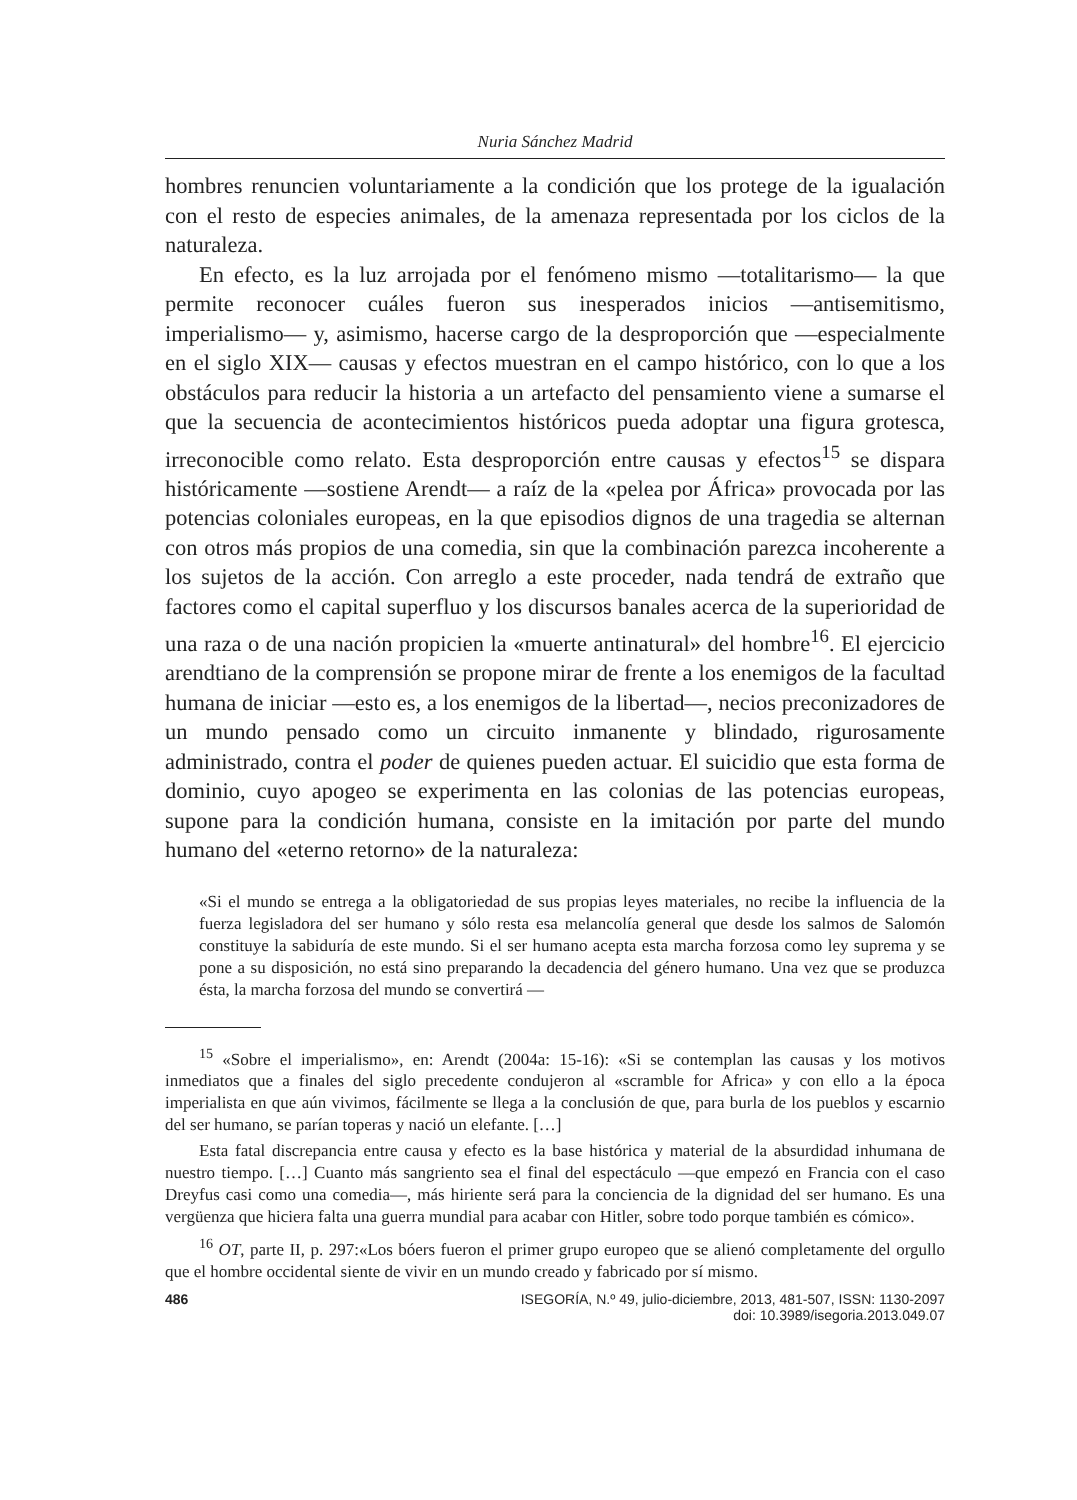Nuria Sánchez Madrid
hombres renuncien voluntariamente a la condición que los protege de la igualación con el resto de especies animales, de la amenaza representada por los ciclos de la naturaleza.
En efecto, es la luz arrojada por el fenómeno mismo —totalitarismo— la que permite reconocer cuáles fueron sus inesperados inicios —antisemitismo, imperialismo— y, asimismo, hacerse cargo de la desproporción que —especialmente en el siglo XIX— causas y efectos muestran en el campo histórico, con lo que a los obstáculos para reducir la historia a un artefacto del pensamiento viene a sumarse el que la secuencia de acontecimientos históricos pueda adoptar una figura grotesca, irreconocible como relato. Esta desproporción entre causas y efectos<sup>15</sup> se dispara históricamente —sostiene Arendt— a raíz de la «pelea por África» provocada por las potencias coloniales europeas, en la que episodios dignos de una tragedia se alternan con otros más propios de una comedia, sin que la combinación parezca incoherente a los sujetos de la acción. Con arreglo a este proceder, nada tendrá de extraño que factores como el capital superfluo y los discursos banales acerca de la superioridad de una raza o de una nación propicien la «muerte antinatural» del hombre<sup>16</sup>. El ejercicio arendtiano de la comprensión se propone mirar de frente a los enemigos de la facultad humana de iniciar —esto es, a los enemigos de la libertad—, necios preconizadores de un mundo pensado como un circuito inmanente y blindado, rigurosamente administrado, contra el poder de quienes pueden actuar. El suicidio que esta forma de dominio, cuyo apogeo se experimenta en las colonias de las potencias europeas, supone para la condición humana, consiste en la imitación por parte del mundo humano del «eterno retorno» de la naturaleza:
«Si el mundo se entrega a la obligatoriedad de sus propias leyes materiales, no recibe la influencia de la fuerza legisladora del ser humano y sólo resta esa melancolía general que desde los salmos de Salomón constituye la sabiduría de este mundo. Si el ser humano acepta esta marcha forzosa como ley suprema y se pone a su disposición, no está sino preparando la decadencia del género humano. Una vez que se produzca ésta, la marcha forzosa del mundo se convertirá —
<sup>15</sup> «Sobre el imperialismo», en: Arendt (2004a: 15-16): «Si se contemplan las causas y los motivos inmediatos que a finales del siglo precedente condujeron al «scramble for Africa» y con ello a la época imperialista en que aún vivimos, fácilmente se llega a la conclusión de que, para burla de los pueblos y escarnio del ser humano, se parían toperas y nació un elefante. […]
Esta fatal discrepancia entre causa y efecto es la base histórica y material de la absurdidad inhumana de nuestro tiempo. […] Cuanto más sangriento sea el final del espectáculo —que empezó en Francia con el caso Dreyfus casi como una comedia—, más hiriente será para la conciencia de la dignidad del ser humano. Es una vergüenza que hiciera falta una guerra mundial para acabar con Hitler, sobre todo porque también es cómico».
<sup>16</sup> OT, parte II, p. 297:«Los bóers fueron el primer grupo europeo que se alienó completamente del orgullo que el hombre occidental siente de vivir en un mundo creado y fabricado por sí mismo.
486 ISEGORÍA, N.º 49, julio-diciembre, 2013, 481-507, ISSN: 1130-2097
doi: 10.3989/isegoria.2013.049.07